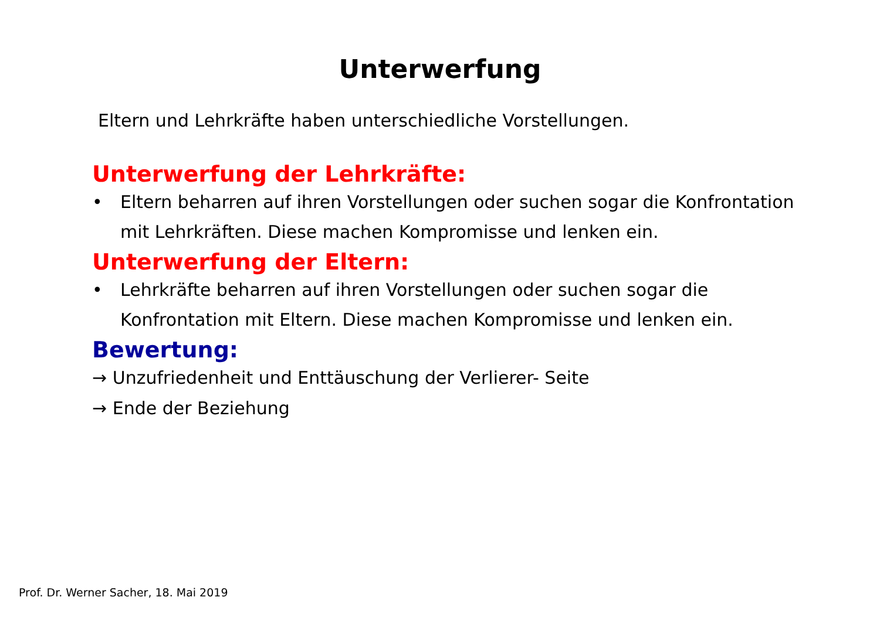Unterwerfung
Eltern und Lehrkräfte haben unterschiedliche Vorstellungen.
Unterwerfung der Lehrkräfte:
• Eltern beharren auf ihren Vorstellungen oder suchen sogar die Konfrontation mit Lehrkräften. Diese machen Kompromisse und lenken ein.
Unterwerfung der Eltern:
• Lehrkräfte beharren auf ihren Vorstellungen oder suchen sogar die Konfrontation mit Eltern. Diese machen Kompromisse und lenken ein.
Bewertung:
→ Unzufriedenheit und Enttäuschung der Verlierer- Seite
→ Ende der Beziehung
Prof. Dr. Werner Sacher, 18. Mai 2019